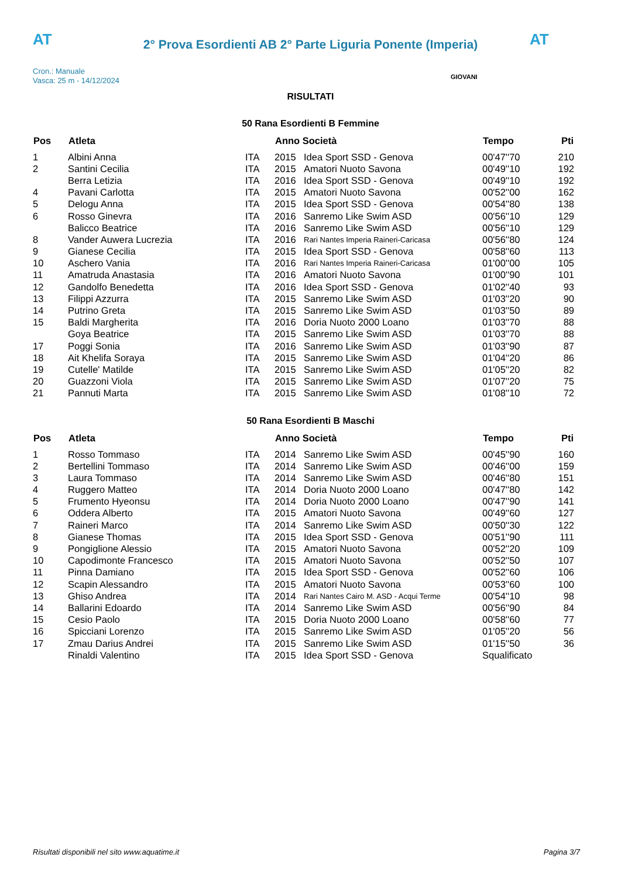AT AT
2° Prova Esordienti AB 2° Parte Liguria Ponente (Imperia)
Cron.: Manuale
Vasca: 25 m - 14/12/2024
GIOVANI
RISULTATI
50 Rana Esordienti B Femmine
| Pos | Atleta | | Anno Società | | Tempo | Pti |
| --- | --- | --- | --- | --- | --- | --- |
| 1 | Albini Anna | ITA | 2015 | Idea Sport SSD - Genova | 00'47''70 | 210 |
| 2 | Santini Cecilia | ITA | 2015 | Amatori Nuoto Savona | 00'49''10 | 192 |
| | Berra Letizia | ITA | 2016 | Idea Sport SSD - Genova | 00'49''10 | 192 |
| 4 | Pavani Carlotta | ITA | 2015 | Amatori Nuoto Savona | 00'52''00 | 162 |
| 5 | Delogu Anna | ITA | 2015 | Idea Sport SSD - Genova | 00'54''80 | 138 |
| 6 | Rosso Ginevra | ITA | 2016 | Sanremo Like Swim ASD | 00'56''10 | 129 |
| | Balicco Beatrice | ITA | 2016 | Sanremo Like Swim ASD | 00'56''10 | 129 |
| 8 | Vander Auwera Lucrezia | ITA | 2016 | Rari Nantes Imperia Raineri-Caricasa | 00'56''80 | 124 |
| 9 | Gianese Cecilia | ITA | 2015 | Idea Sport SSD - Genova | 00'58''60 | 113 |
| 10 | Aschero Vania | ITA | 2016 | Rari Nantes Imperia Raineri-Caricasa | 01'00''00 | 105 |
| 11 | Amatruda Anastasia | ITA | 2016 | Amatori Nuoto Savona | 01'00''90 | 101 |
| 12 | Gandolfo Benedetta | ITA | 2016 | Idea Sport SSD - Genova | 01'02''40 | 93 |
| 13 | Filippi Azzurra | ITA | 2015 | Sanremo Like Swim ASD | 01'03''20 | 90 |
| 14 | Putrino Greta | ITA | 2015 | Sanremo Like Swim ASD | 01'03''50 | 89 |
| 15 | Baldi Margherita | ITA | 2016 | Doria Nuoto 2000 Loano | 01'03''70 | 88 |
| | Goya Beatrice | ITA | 2015 | Sanremo Like Swim ASD | 01'03''70 | 88 |
| 17 | Poggi Sonia | ITA | 2016 | Sanremo Like Swim ASD | 01'03''90 | 87 |
| 18 | Ait Khelifa Soraya | ITA | 2015 | Sanremo Like Swim ASD | 01'04''20 | 86 |
| 19 | Cutelle' Matilde | ITA | 2015 | Sanremo Like Swim ASD | 01'05''20 | 82 |
| 20 | Guazzoni Viola | ITA | 2015 | Sanremo Like Swim ASD | 01'07''20 | 75 |
| 21 | Pannuti Marta | ITA | 2015 | Sanremo Like Swim ASD | 01'08''10 | 72 |
50 Rana Esordienti B Maschi
| Pos | Atleta | | Anno Società | | Tempo | Pti |
| --- | --- | --- | --- | --- | --- | --- |
| 1 | Rosso Tommaso | ITA | 2014 | Sanremo Like Swim ASD | 00'45''90 | 160 |
| 2 | Bertellini Tommaso | ITA | 2014 | Sanremo Like Swim ASD | 00'46''00 | 159 |
| 3 | Laura Tommaso | ITA | 2014 | Sanremo Like Swim ASD | 00'46''80 | 151 |
| 4 | Ruggero Matteo | ITA | 2014 | Doria Nuoto 2000 Loano | 00'47''80 | 142 |
| 5 | Frumento Hyeonsu | ITA | 2014 | Doria Nuoto 2000 Loano | 00'47''90 | 141 |
| 6 | Oddera Alberto | ITA | 2015 | Amatori Nuoto Savona | 00'49''60 | 127 |
| 7 | Raineri Marco | ITA | 2014 | Sanremo Like Swim ASD | 00'50''30 | 122 |
| 8 | Gianese Thomas | ITA | 2015 | Idea Sport SSD - Genova | 00'51''90 | 111 |
| 9 | Pongiglione Alessio | ITA | 2015 | Amatori Nuoto Savona | 00'52''20 | 109 |
| 10 | Capodimonte Francesco | ITA | 2015 | Amatori Nuoto Savona | 00'52''50 | 107 |
| 11 | Pinna Damiano | ITA | 2015 | Idea Sport SSD - Genova | 00'52''60 | 106 |
| 12 | Scapin Alessandro | ITA | 2015 | Amatori Nuoto Savona | 00'53''60 | 100 |
| 13 | Ghiso Andrea | ITA | 2014 | Rari Nantes Cairo M. ASD - Acqui Terme | 00'54''10 | 98 |
| 14 | Ballarini Edoardo | ITA | 2014 | Sanremo Like Swim ASD | 00'56''90 | 84 |
| 15 | Cesio Paolo | ITA | 2015 | Doria Nuoto 2000 Loano | 00'58''60 | 77 |
| 16 | Spicciani Lorenzo | ITA | 2015 | Sanremo Like Swim ASD | 01'05''20 | 56 |
| 17 | Zmau Darius Andrei | ITA | 2015 | Sanremo Like Swim ASD | 01'15''50 | 36 |
| | Rinaldi Valentino | ITA | 2015 | Idea Sport SSD - Genova | Squalificato | |
Risultati disponibili nel sito www.aquatime.it Pagina 3/7